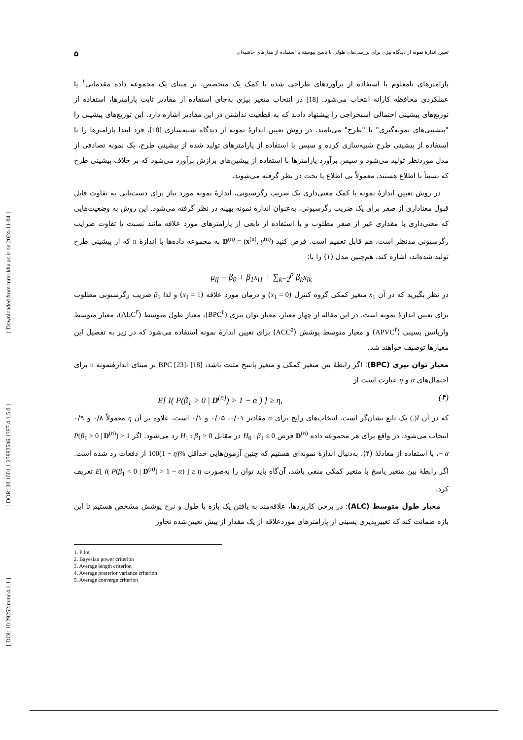[ DOI: 10.29252/mmr.4.1.1 ] [ DOR: 20.1001.1.25882546.1397.4.1.5.0 ] [ Downloaded from mmr.khu.ac.ir on 2024-11-04 ]
تعیین اندازهٔ نمونه از دیدگاه بیزی برای بررسی‌های طولی با پاسخ پیوسته با استفاده از مدل‌های حاشیه‌ای ۵
پارامترهای نامعلوم با استفاده از برآوردهای طراحی شده با کمک یک متخصص، بر مبنای یک مجموعه داده مقدماتی<sup>۱</sup> یا عملکردی محافظه کارانه انتخاب می‌شود. [18] در انتخاب متغیر بیزی به‌جای استفاده از مقادیر ثابت پارامترها، استفاده از توزیع‌های پیشینی احتمالی استخراجی را پیشنهاد دادند که به قطعیت نداشتن در این مقادیر اشاره دارد. این توزیع‌های پیشینی را "پیشینی‌های نمونه‌گیری" یا "طرح" می‌نامند. در روش تعیین اندازهٔ نمونه از دیدگاه شبیه‌سازی [18]، فرد ابتدا پارامترها را با استفاده از پیشینی طرح شبیه‌سازی کرده و سپس با استفاده از پارامترهای تولید شده از پیشینی طرح، یک نمونه تصادفی از مدل موردنظر تولید می‌شود و سپس برآورد پارامترها با استفاده از پیشین‌های برازش برآورد می‌شود که بر خلاف پیشینی طرح که نسبتاً با اطلاع هستند، معمولاً بی اطلاع یا تخت در نظر گرفته می‌شوند.
در روش تعیین اندازهٔ نمونه با کمک معنی‌داری یک ضریب رگرسیونی، اندازهٔ نمونه مورد نیاز برای دست‌یابی به تفاوت قابل قبول معناداری از صفر برای یک ضریب رگرسیونی، به‌عنوان اندازهٔ نمونه بهینه در نظر گرفته می‌شود. این روش به وضعیت‌هایی که معنی‌داری با مقداری غیر از صفر مطلوب و یا استفاده از تابعی از پارامترهای مورد علاقه مانند نسبت یا تفاوت ضرایب رگرسیونی مدنظر است، هم قابل تعمیم است. فرض کنید D<sup>(n)</sup> = (x<sup>(n)</sup>, y<sup>(n)</sup>) به مجموعه داده‌ها با اندازهٔ n که از پیشینی طرح تولید شده‌اند، اشاره کند. هم‌چنین مدل (۱) را با:
μ<sub>ij</sub> = β<sub>0</sub> + β<sub>1</sub>x<sub>i1</sub> + ∑<sub>k=2</sub><sup>p</sup> β<sub>k</sub>x<sub>ik</sub>
در نظر بگیرید که در آن x<sub>1</sub> متغیر کمکی گروه کنترل (x<sub>1</sub> = 0) و درمان مورد علاقه (x<sub>1</sub> = 1) و لذا β<sub>1</sub> ضریب رگرسیونی مطلوب برای تعیین اندازهٔ نمونه است. در این مقاله از چهار معیار، معیار توان بیزی (BPC<sup>۲</sup>)، معیار طول متوسط (ALC<sup>۳</sup>)، معیار متوسط واریانس پسینی (APVC<sup>۴</sup>) و معیار متوسط پوشش (ACC<sup>۵</sup>) برای تعیین اندازهٔ نمونه استفاده می‌شود که در زیر به تفصیل این معیارها توصیف خواهند شد.
معیار توان بیزی (BPC): اگر رابطهٔ بین متغیر کمکی و متغیر پاسخ مثبت باشد، BPC [23]، [18] بر مبنای اندازهٔنمونه n برای احتمال‌های α و η عبارت است از
E[ I( P(β<sub>1</sub> > 0 | D<sup>(n)</sup>) > 1 − α ) ] ≥ η, (۴)
که در آن I(.) یک تابع نشان‌گر است. انتخاب‌های رایج برای α مقادیر ۰/۰۱، ۰/۰۵ و ۰/۱ است، علاوه بر آن η معمولاً ۰/۸ و ۰/۹ انتخاب می‌شود. در واقع برای هر مجموعه داده D<sup>(n)</sup> فرض H<sub>0</sub> : β<sub>1</sub> ≤ 0 در مقابل H<sub>1</sub> : β<sub>1</sub> > 0 رد می‌شود. اگر P(β<sub>1</sub> > 0 | D<sup>(n)</sup>) > 1 − α، با استفاده از معادلهٔ (۴)، به‌دنبال اندازهٔ نمونه‌ای هستیم که چنین آزمون‌هایی حداقل 100(1 − η)% از دفعات رد شده است. اگر رابطهٔ بین متغیر پاسخ با متغیر کمکی منفی باشد، آن‌گاه باید توان را به‌صورت E[ I( P(β<sub>1</sub> < 0 | D<sup>(n)</sup>) > 1 − α) ] ≥ η تعریف کرد.
معیار طول متوسط (ALC): در برخی کاربردها، علاقه‌مند به یافتن یک بازه با طول و نرخ پوشش مشخص هستیم تا این بازه ضمانت کند که تغییرپذیری پسینی از پارامترهای موردعلاقه از یک مقدار از پیش تعیین‌شده تجاوز
1. Pilot
2. Bayesian power criterion
3. Average length criterion
4. Average posterior variance criterion
5. Average converge criterion